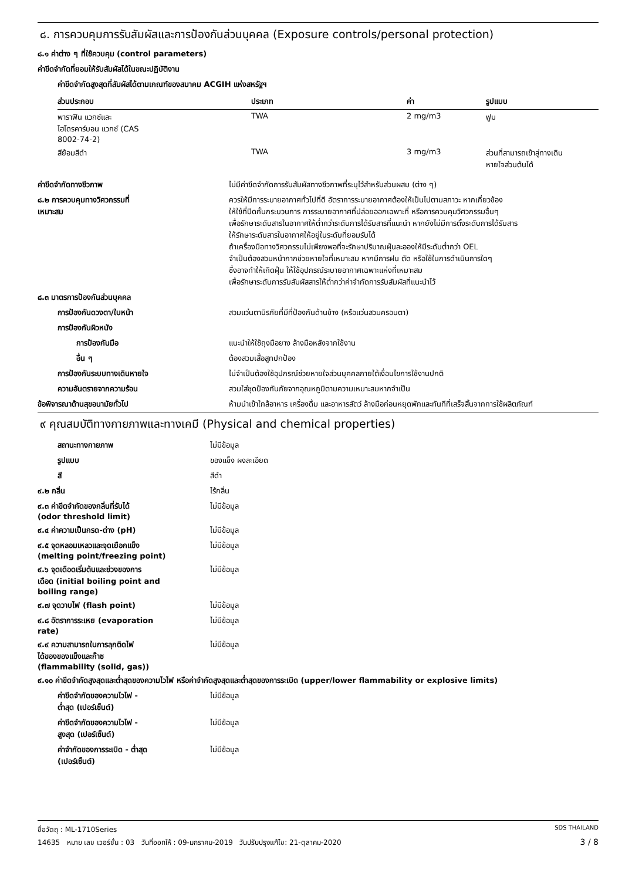๘. การควบคุมการรับสัมผัสและการป้องกันส่วนบุคคล (Exposure controls/personal protection)
๘.๑ ค่าต่าง ๆ ที่ใช้ควบคุม (control parameters)
ค่าขีดจำกัดที่ยอมให้รับสัมผัสได้ในขณะปฏิบัติงาน
ค่าขีดจำกัดสูงสุดที่สัมผัสได้ตามเกณฑ์ของสมาคม ACGIH แห่งสหรัฐฯ
| ส่วนประกอบ | ประเภท | ค่า | รูปแบบ |
| --- | --- | --- | --- |
| พาราฟิน แวกซ์และ ไฮโดรคาร์บอน แวกซ์ (CAS 8002-74-2) | TWA | 2 mg/m3 | ฟูม |
| สีย้อมสีดำ | TWA | 3 mg/m3 | ส่วนที่สามารถเข้าสู่ทางเดิน หายใจส่วนต้นได้ |
| ค่าขีดจำกัดทางชีวภาพ | ไม่มีค่าขีดจำกัดการรับสัมผัสทางชีวภาพที่ระบุไว้สำหรับส่วนผสม (ต่าง ๆ) |
| ๘.๒ การควบคุมทางวิศวกรรมที่ เหมาะสม | ควรให้มีการระบายอากาศทั่วไปที่ดี อัตราการระบายอากาศต้องให้เป็นไปตามสภาวะ หากเกี่ยวข้อง ให้ใช้ที่ปิดกั้นกระบวนการ การระบายอากาศที่ปล่อยออกเฉพาะที่ หรือการควบคุมวิศวกรรมอื่นๆ เพื่อรักษาระดับสารในอากาศให้ต่ำกว่าระดับการได้รับสารที่แนะนำ หากยังไม่มีการตั้งระดับการได้รับสาร ให้รักษาระดับสารในอากาศให้อยู่ในระดับที่ยอมรับได้ ถ้าเครื่องมือทางวิศวกรรมไม่เพียงพอที่จะรักษาปริมาณฝุ่นละอองให้มีระดับต่ำกว่า OEL จำเป็นต้องสวมหน้ากากช่วยหายใจที่เหมาะสม หากมีการฝน ตัด หรือใช้ในการดำเนินการใดๆ ซึ่งอาจทำให้เกิดฝุ่น ให้ใช้อุปกรณ์ระบายอากาศเฉพาะแห่งที่เหมาะสม เพื่อรักษาระดับการรับสัมผัสสารให้ต่ำกว่าค่าจำกัดการรับสัมผัสที่แนะนำไว้ |
| ๘.๓ มาตรการป้องกันส่วนบุคคล | |
| การป้องกันดวงตา/ใบหน้า | สวมแว่นตานิรภัยที่มีที่ป้องกันด้านข้าง (หรือแว่นสวมครอบตา) |
| การป้องกันผิวหนัง | |
| การป้องกันมือ | แนะนำให้ใช้ถุงมือยาง ล้างมือหลังจากใช้งาน |
| อื่น ๆ | ต้องสวมเสื้อสูทปกป้อง |
| การป้องกันระบบทางเดินหายใจ | ไม่จำเป็นต้องใช้อุปกรณ์ช่วยหายใจส่วนบุคคลภายใต้เงื่อนไขการใช้งานปกติ |
| ความอันตรายจากความร้อน | สวมใส่ชุดป้องกันภัยจากอุณหภูมิตามความเหมาะสมหากจำเป็น |
| ข้อพิจารณาด้านสุขอนามัยทั่วไป | ห้ามนำเข้าใกล้อาหาร เครื่องดื่ม และอาหารสัตว์ ล้างมือก่อนหยุดพักและทันทีที่เสร็จสิ้นจากการใช้ผลิตภัณฑ์ |
๙ คุณสมบัติทางกายภาพและทางเคมี (Physical and chemical properties)
| สถานะทางกายภาพ | ไม่มีข้อมูล |
| รูปแบบ | ของแข็ง ผงละเอียด |
| สี | สีดำ |
| ๙.๒ กลิ่น | ไร้กลิ่น |
| ๙.๓ ค่าขีดจำกัดของกลิ่นที่รับได้ (odor threshold limit) | ไม่มีข้อมูล |
| ๙.๔ ค่าความเป็นกรด-ด่าง (pH) | ไม่มีข้อมูล |
| ๙.๕ จุดหลอมเหลวและจุดเยือกแข็ง (melting point/freezing point) | ไม่มีข้อมูล |
| ๙.๖ จุดเดือดเริ่มต้นและช่วงของการ เดือด (initial boiling point and boiling range) | ไม่มีข้อมูล |
| ๙.๗ จุดวาบไฟ (flash point) | ไม่มีข้อมูล |
| ๙.๘ อัตราการระเหย (evaporation rate) | ไม่มีข้อมูล |
| ๙.๙ ความสามารถในการลุกติดไฟ ได้ของของแข็งและก๊าซ (flammability (solid, gas)) | ไม่มีข้อมูล |
| ๙.๑๐ ค่าขีดจำกัดสูงสุดและต่ำสุดของความไวไฟ หรือค่าจำกัดสูงสุดและต่ำสุดของการระเบิด (upper/lower flammability or explosive limits) | |
| ค่าขีดจำกัดของความไวไฟ - ต่ำสุด (เปอร์เซ็นต์) | ไม่มีข้อมูล |
| ค่าขีดจำกัดของความไวไฟ - สูงสุด (เปอร์เซ็นต์) | ไม่มีข้อมูล |
| ค่าจำกัดของการระเบิด - ต่ำสุด (เปอร์เซ็นต์) | ไม่มีข้อมูล |
ชื่อวัตถุ : ML-1710Series SDS THAILAND
14635 หมาย เลข เวอร์ชั่น : 03 วันที่ออกให้ : 09-มกราคม-2019 วันปรับปรุงแก้ไข: 21-ตุลาคม-2020 3 / 8